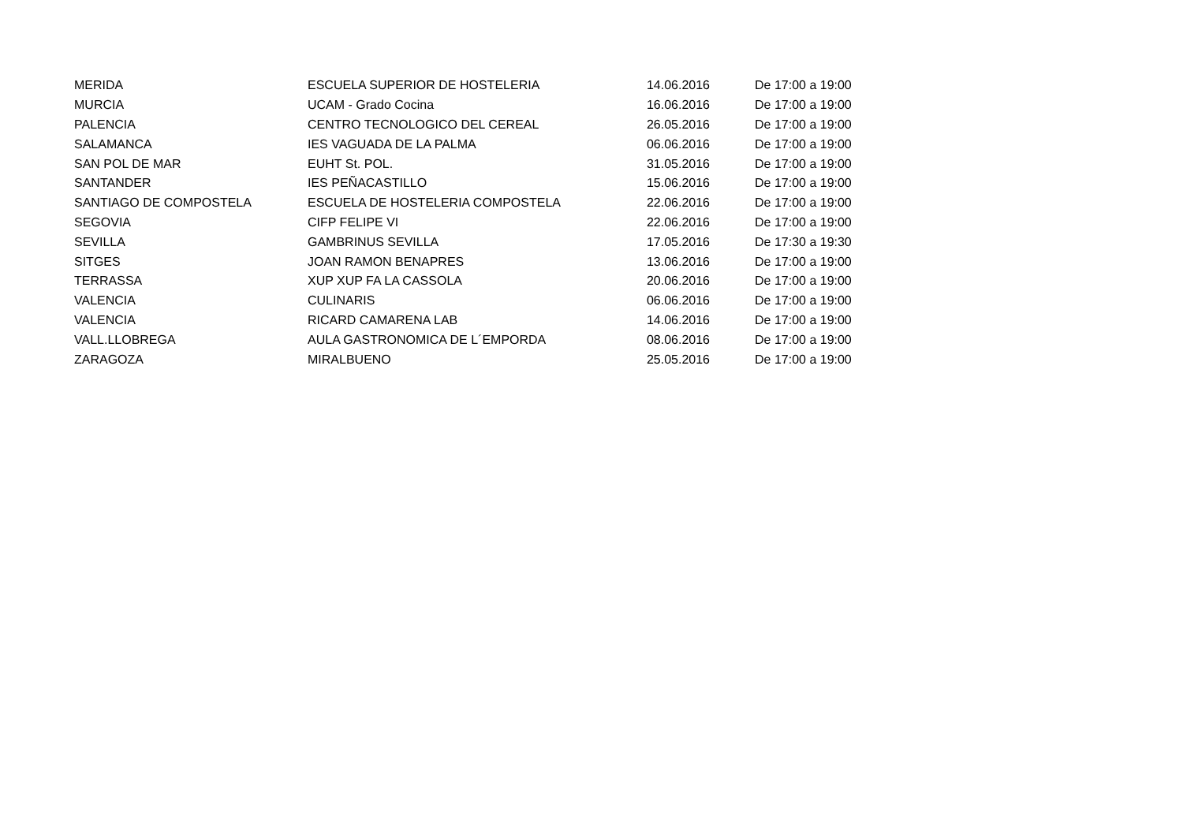| MERIDA | ESCUELA SUPERIOR DE HOSTELERIA | 14.06.2016 | De 17:00 a 19:00 |
| MURCIA | UCAM - Grado Cocina | 16.06.2016 | De 17:00 a 19:00 |
| PALENCIA | CENTRO TECNOLOGICO DEL CEREAL | 26.05.2016 | De 17:00 a 19:00 |
| SALAMANCA | IES VAGUADA DE LA PALMA | 06.06.2016 | De 17:00 a 19:00 |
| SAN POL DE MAR | EUHT St. POL. | 31.05.2016 | De 17:00 a 19:00 |
| SANTANDER | IES PEÑACASTILLO | 15.06.2016 | De 17:00 a 19:00 |
| SANTIAGO DE COMPOSTELA | ESCUELA DE HOSTELERIA COMPOSTELA | 22.06.2016 | De 17:00 a 19:00 |
| SEGOVIA | CIFP FELIPE VI | 22.06.2016 | De 17:00 a 19:00 |
| SEVILLA | GAMBRINUS SEVILLA | 17.05.2016 | De 17:30 a 19:30 |
| SITGES | JOAN RAMON BENAPRES | 13.06.2016 | De 17:00 a 19:00 |
| TERRASSA | XUP XUP FA LA CASSOLA | 20.06.2016 | De 17:00 a 19:00 |
| VALENCIA | CULINARIS | 06.06.2016 | De 17:00 a 19:00 |
| VALENCIA | RICARD CAMARENA LAB | 14.06.2016 | De 17:00 a 19:00 |
| VALL.LLOBREGA | AULA GASTRONOMICA DE L´EMPORDA | 08.06.2016 | De 17:00 a 19:00 |
| ZARAGOZA | MIRALBUENO | 25.05.2016 | De 17:00 a 19:00 |